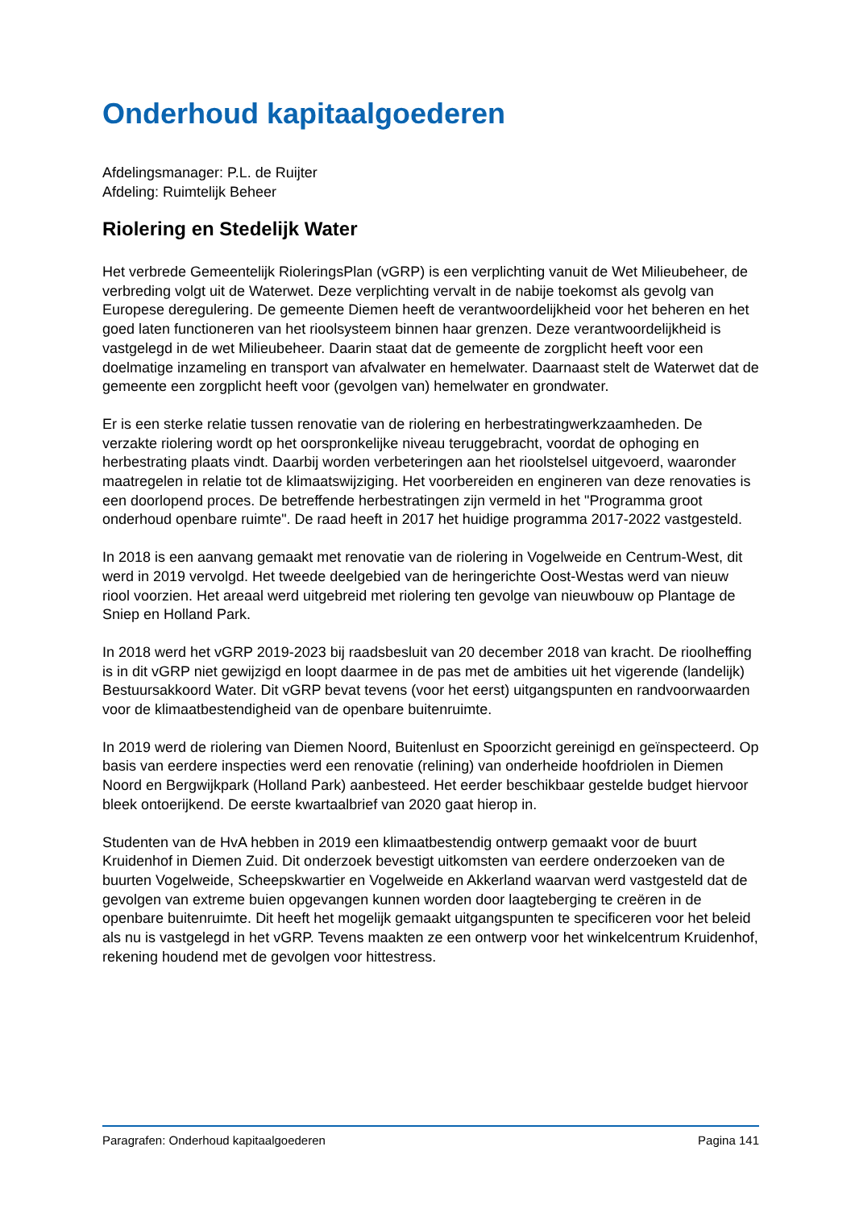Onderhoud kapitaalgoederen
Afdelingsmanager: P.L. de Ruijter
Afdeling: Ruimtelijk Beheer
Riolering en Stedelijk Water
Het verbrede Gemeentelijk RioleringsPlan (vGRP) is een verplichting vanuit de Wet Milieubeheer, de verbreding volgt uit de Waterwet. Deze verplichting vervalt in de nabije toekomst als gevolg van Europese deregulering. De gemeente Diemen heeft de verantwoordelijkheid voor het beheren en het goed laten functioneren van het rioolsysteem binnen haar grenzen. Deze verantwoordelijkheid is vastgelegd in de wet Milieubeheer. Daarin staat dat de gemeente de zorgplicht heeft voor een doelmatige inzameling en transport van afvalwater en hemelwater. Daarnaast stelt de Waterwet dat de gemeente een zorgplicht heeft voor (gevolgen van) hemelwater en grondwater.
Er is een sterke relatie tussen renovatie van de riolering en herbestratingwerkzaamheden. De verzakte riolering wordt op het oorspronkelijke niveau teruggebracht, voordat de ophoging en herbestrating plaats vindt. Daarbij worden verbeteringen aan het rioolstelsel uitgevoerd, waaronder maatregelen in relatie tot de klimaatswijziging. Het voorbereiden en engineren van deze renovaties is een doorlopend proces. De betreffende herbestratingen zijn vermeld in het "Programma groot onderhoud openbare ruimte". De raad heeft in 2017 het huidige programma 2017-2022 vastgesteld.
In 2018 is een aanvang gemaakt met renovatie van de riolering in Vogelweide en Centrum-West, dit werd in 2019 vervolgd. Het tweede deelgebied van de heringerichte Oost-Westas werd van nieuw riool voorzien. Het areaal werd uitgebreid met riolering ten gevolge van nieuwbouw op Plantage de Sniep en Holland Park.
In 2018 werd het vGRP 2019-2023 bij raadsbesluit van 20 december 2018 van kracht. De rioolheffing is in dit vGRP niet gewijzigd en loopt daarmee in de pas met de ambities uit het vigerende (landelijk) Bestuursakkoord Water. Dit vGRP bevat tevens (voor het eerst) uitgangspunten en randvoorwaarden voor de klimaatbestendigheid van de openbare buitenruimte.
In 2019 werd de riolering van Diemen Noord, Buitenlust en Spoorzicht gereinigd en geïnspecteerd. Op basis van eerdere inspecties werd een renovatie (relining) van onderheide hoofdriolen in Diemen Noord en Bergwijkpark (Holland Park) aanbesteed. Het eerder beschikbaar gestelde budget hiervoor bleek ontoerijkend. De eerste kwartaalbrief van 2020 gaat hierop in.
Studenten van de HvA hebben in 2019 een klimaatbestendig ontwerp gemaakt voor de buurt Kruidenhof in Diemen Zuid. Dit onderzoek bevestigt uitkomsten van eerdere onderzoeken van de buurten Vogelweide, Scheepskwartier en Vogelweide en Akkerland waarvan werd vastgesteld dat de gevolgen van extreme buien opgevangen kunnen worden door laagteberging te creëren in de openbare buitenruimte. Dit heeft het mogelijk gemaakt uitgangspunten te specificeren voor het beleid als nu is vastgelegd in het vGRP. Tevens maakten ze een ontwerp voor het winkelcentrum Kruidenhof, rekening houdend met de gevolgen voor hittestress.
Paragrafen: Onderhoud kapitaalgoederen Pagina 141